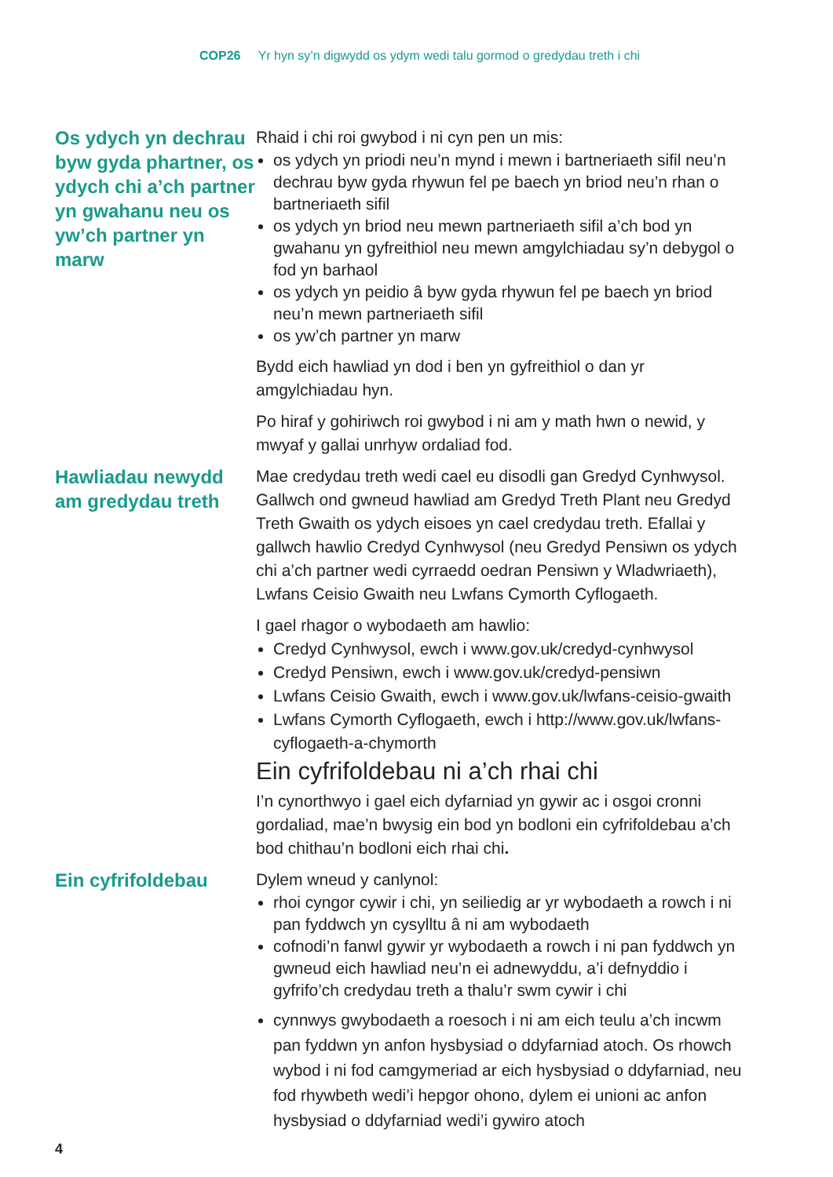COP26 Yr hyn sy’n digwydd os ydym wedi talu gormod o gredydau treth i chi
Os ydych yn dechrau byw gyda phartner, os ydych chi a’ch partner yn gwahanu neu os yw’ch partner yn marw
Rhaid i chi roi gwybod i ni cyn pen un mis:
os ydych yn priodi neu’n mynd i mewn i bartneriaeth sifil neu’n dechrau byw gyda rhywun fel pe baech yn briod neu’n rhan o bartneriaeth sifil
os ydych yn briod neu mewn partneriaeth sifil a’ch bod yn gwahanu yn gyfreithiol neu mewn amgylchiadau sy’n debygol o fod yn barhaol
os ydych yn peidio â byw gyda rhywun fel pe baech yn briod neu’n mewn partneriaeth sifil
os yw’ch partner yn marw
Bydd eich hawliad yn dod i ben yn gyfreithiol o dan yr amgylchiadau hyn.
Po hiraf y gohiriwch roi gwybod i ni am y math hwn o newid, y mwyaf y gallai unrhyw ordaliad fod.
Hawliadau newydd am gredydau treth
Mae credydau treth wedi cael eu disodli gan Gredyd Cynhwysol. Gallwch ond gwneud hawliad am Gredyd Treth Plant neu Gredyd Treth Gwaith os ydych eisoes yn cael credydau treth. Efallai y gallwch hawlio Credyd Cynhwysol (neu Gredyd Pensiwn os ydych chi a’ch partner wedi cyrraedd oedran Pensiwn y Wladwriaeth), Lwfans Ceisio Gwaith neu Lwfans Cymorth Cyflogaeth.
I gael rhagor o wybodaeth am hawlio:
Credyd Cynhwysol, ewch i www.gov.uk/credyd-cynhwysol
Credyd Pensiwn, ewch i www.gov.uk/credyd-pensiwn
Lwfans Ceisio Gwaith, ewch i www.gov.uk/lwfans-ceisio-gwaith
Lwfans Cymorth Cyflogaeth, ewch i http://www.gov.uk/lwfans-cyflogaeth-a-chymorth
Ein cyfrifoldebau ni a’ch rhai chi
I’n cynorthwyo i gael eich dyfarniad yn gywir ac i osgoi cronni gordaliad, mae’n bwysig ein bod yn bodloni ein cyfrifoldebau a’ch bod chithau’n bodloni eich rhai chi.
Ein cyfrifoldebau
Dylem wneud y canlynol:
rhoi cyngor cywir i chi, yn seiliedig ar yr wybodaeth a rowch i ni pan fyddwch yn cysylltu â ni am wybodaeth
cofnodi’n fanwl gywir yr wybodaeth a rowch i ni pan fyddwch yn gwneud eich hawliad neu’n ei adnewyddu, a’i defnyddio i gyfrifo’ch credydau treth a thalu’r swm cywir i chi
cynnwys gwybodaeth a roesoch i ni am eich teulu a’ch incwm pan fyddwn yn anfon hysbysiad o ddyfarniad atoch. Os rhowch wybod i ni fod camgymeriad ar eich hysbysiad o ddyfarniad, neu fod rhywbeth wedi’i hepgor ohono, dylem ei unioni ac anfon hysbysiad o ddyfarniad wedi’i gywiro atoch
4